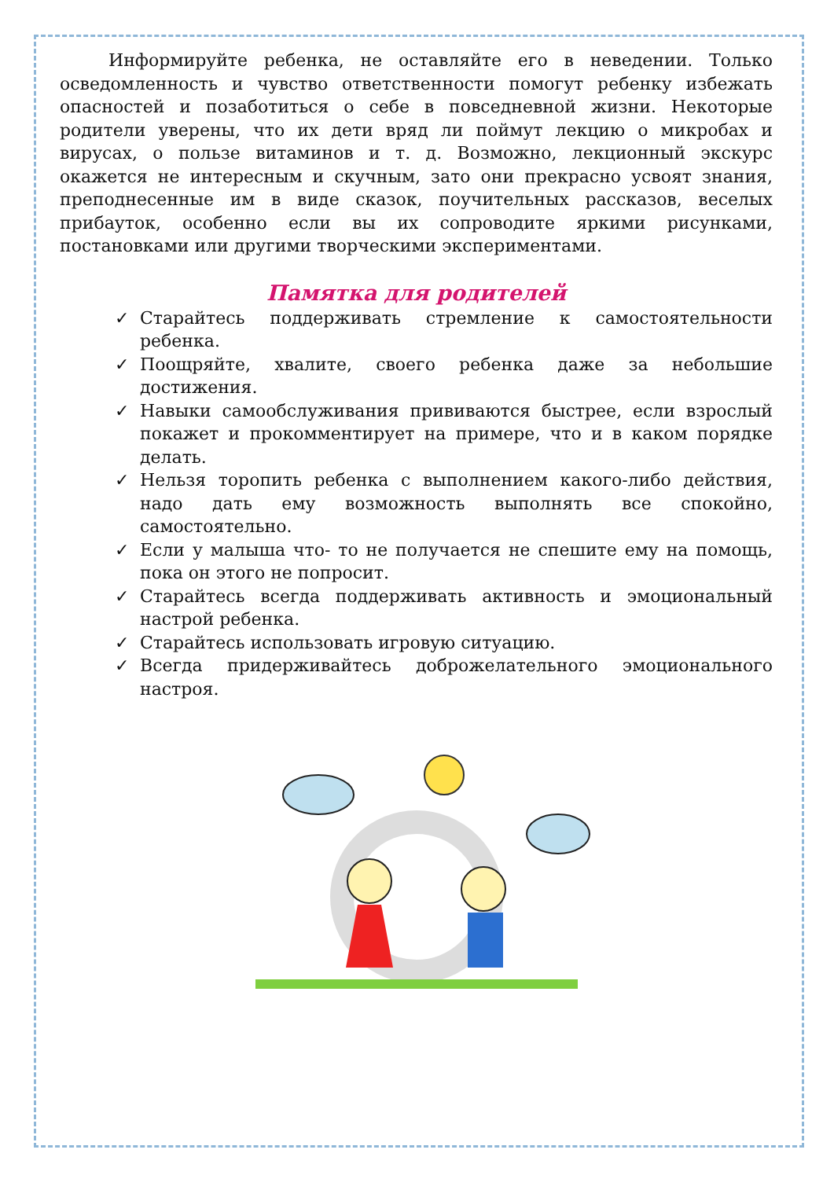Информируйте ребенка, не оставляйте его в неведении. Только осведомленность и чувство ответственности помогут ребенку избежать опасностей и позаботиться о себе в повседневной жизни. Некоторые родители уверены, что их дети вряд ли поймут лекцию о микробах и вирусах, о пользе витаминов и т. д. Возможно, лекционный экскурс окажется не интересным и скучным, зато они прекрасно усвоят знания, преподнесенные им в виде сказок, поучительных рассказов, веселых прибауток, особенно если вы их сопроводите яркими рисунками, постановками или другими творческими экспериментами.
Памятка для родителей
✓ Старайтесь поддерживать стремление к самостоятельности ребенка.
✓ Поощряйте, хвалите, своего ребенка даже за небольшие достижения.
✓ Навыки самообслуживания прививаются быстрее, если взрослый покажет и прокомментирует на примере, что и в каком порядке делать.
✓ Нельзя торопить ребенка с выполнением какого-либо действия, надо дать ему возможность выполнять все спокойно, самостоятельно.
✓ Если у малыша что- то не получается не спешите ему на помощь, пока он этого не попросит.
✓ Старайтесь всегда поддерживать активность и эмоциональный настрой ребенка.
✓ Старайтесь использовать игровую ситуацию.
✓ Всегда придерживайтесь доброжелательного эмоционального настроя.